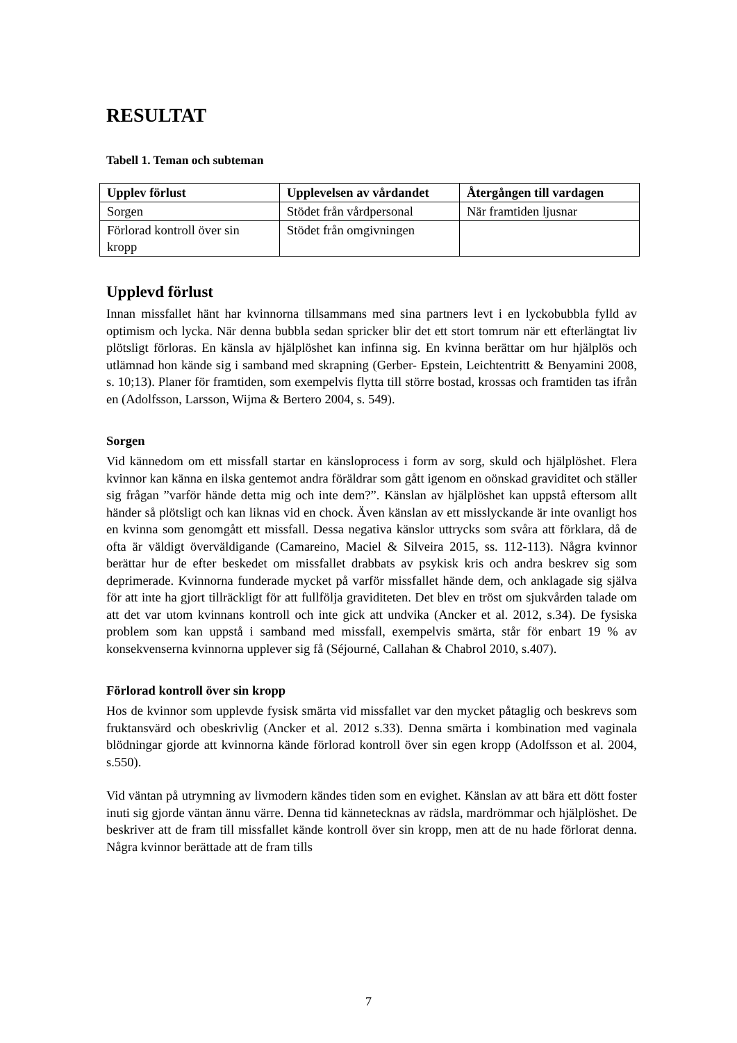RESULTAT
Tabell 1. Teman och subteman
| Upplev förlust | Upplevelsen av vårdandet | Återgången till vardagen |
| --- | --- | --- |
| Sorgen | Stödet från vårdpersonal | När framtiden ljusnar |
| Förlorad kontroll över sin kropp | Stödet från omgivningen | |
Upplevd förlust
Innan missfallet hänt har kvinnorna tillsammans med sina partners levt i en lyckobubbla fylld av optimism och lycka. När denna bubbla sedan spricker blir det ett stort tomrum när ett efterlängtat liv plötsligt förloras. En känsla av hjälplöshet kan infinna sig. En kvinna berättar om hur hjälplös och utlämnad hon kände sig i samband med skrapning (Gerber- Epstein, Leichtentritt & Benyamini 2008, s. 10;13). Planer för framtiden, som exempelvis flytta till större bostad, krossas och framtiden tas ifrån en (Adolfsson, Larsson, Wijma & Bertero 2004, s. 549).
Sorgen
Vid kännedom om ett missfall startar en känsloprocess i form av sorg, skuld och hjälplöshet. Flera kvinnor kan känna en ilska gentemot andra föräldrar som gått igenom en oönskad graviditet och ställer sig frågan ”varför hände detta mig och inte dem?”. Känslan av hjälplöshet kan uppstå eftersom allt händer så plötsligt och kan liknas vid en chock. Även känslan av ett misslyckande är inte ovanligt hos en kvinna som genomgått ett missfall. Dessa negativa känslor uttrycks som svåra att förklara, då de ofta är väldigt överväldigande (Camareino, Maciel & Silveira 2015, ss. 112-113). Några kvinnor berättar hur de efter beskedet om missfallet drabbats av psykisk kris och andra beskrev sig som deprimerade. Kvinnorna funderade mycket på varför missfallet hände dem, och anklagade sig själva för att inte ha gjort tillräckligt för att fullfölja graviditeten. Det blev en tröst om sjukvården talade om att det var utom kvinnans kontroll och inte gick att undvika (Ancker et al. 2012, s.34). De fysiska problem som kan uppstå i samband med missfall, exempelvis smärta, står för enbart 19 % av konsekvenserna kvinnorna upplever sig få (Séjourné, Callahan & Chabrol 2010, s.407).
Förlorad kontroll över sin kropp
Hos de kvinnor som upplevde fysisk smärta vid missfallet var den mycket påtaglig och beskrevs som fruktansvärd och obeskrivlig (Ancker et al. 2012 s.33). Denna smärta i kombination med vaginala blödningar gjorde att kvinnorna kände förlorad kontroll över sin egen kropp (Adolfsson et al. 2004, s.550).
Vid väntan på utrymning av livmodern kändes tiden som en evighet. Känslan av att bära ett dött foster inuti sig gjorde väntan ännu värre. Denna tid kännetecknas av rädsla, mardrömmar och hjälplöshet. De beskriver att de fram till missfallet kände kontroll över sin kropp, men att de nu hade förlorat denna. Några kvinnor berättade att de fram tills
7